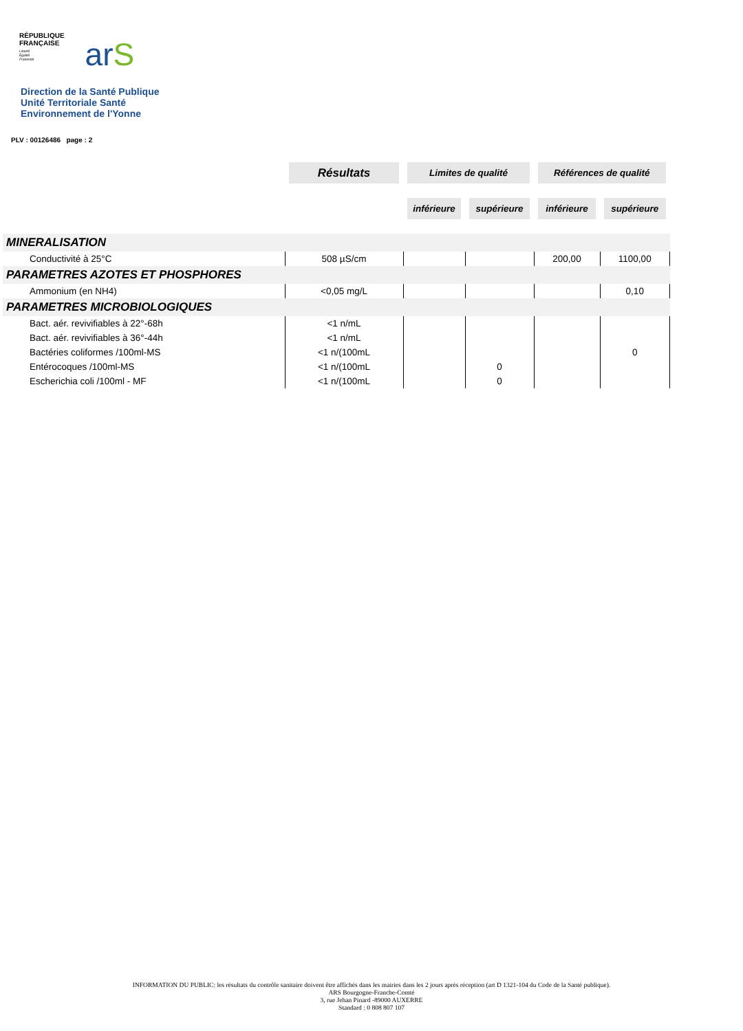RÉPUBLIQUE
FRANÇAISE
Liberté
Égalité
Fraternité
arS
Direction de la Santé Publique
Unité Territoriale Santé
Environnement de l'Yonne
PLV : 00126486 page : 2
| | Résultats | Limites de qualité | | Références de qualité | |
| | | inférieure | supérieure | inférieure | supérieure |
| MINERALISATION | | | | | |
| Conductivité à 25°C | 508 µS/cm | | | 200,00 | 1100,00 |
| PARAMETRES AZOTES ET PHOSPHORES | | | | | |
| Ammonium (en NH4) | <0,05 mg/L | | | | 0,10 |
| PARAMETRES MICROBIOLOGIQUES | | | | | |
| Bact. aér. revivifiables à 22°-68h | <1 n/mL | | | | |
| Bact. aér. revivifiables à 36°-44h | <1 n/mL | | | | |
| Bactéries coliformes /100ml-MS | <1 n/(100mL | | | | 0 |
| Entérocoques /100ml-MS | <1 n/(100mL | | 0 | | |
| Escherichia coli /100ml - MF | <1 n/(100mL | | 0 | | |
INFORMATION DU PUBLIC: les résultats du contrôle sanitaire doivent être affichés dans les mairies dans les 2 jours après réception (art D 1321-104 du Code de la Santé publique).
ARS Bourgogne-Franche-Comté
3, rue Jehan Pinard -89000 AUXERRE
Standard : 0 808 807 107